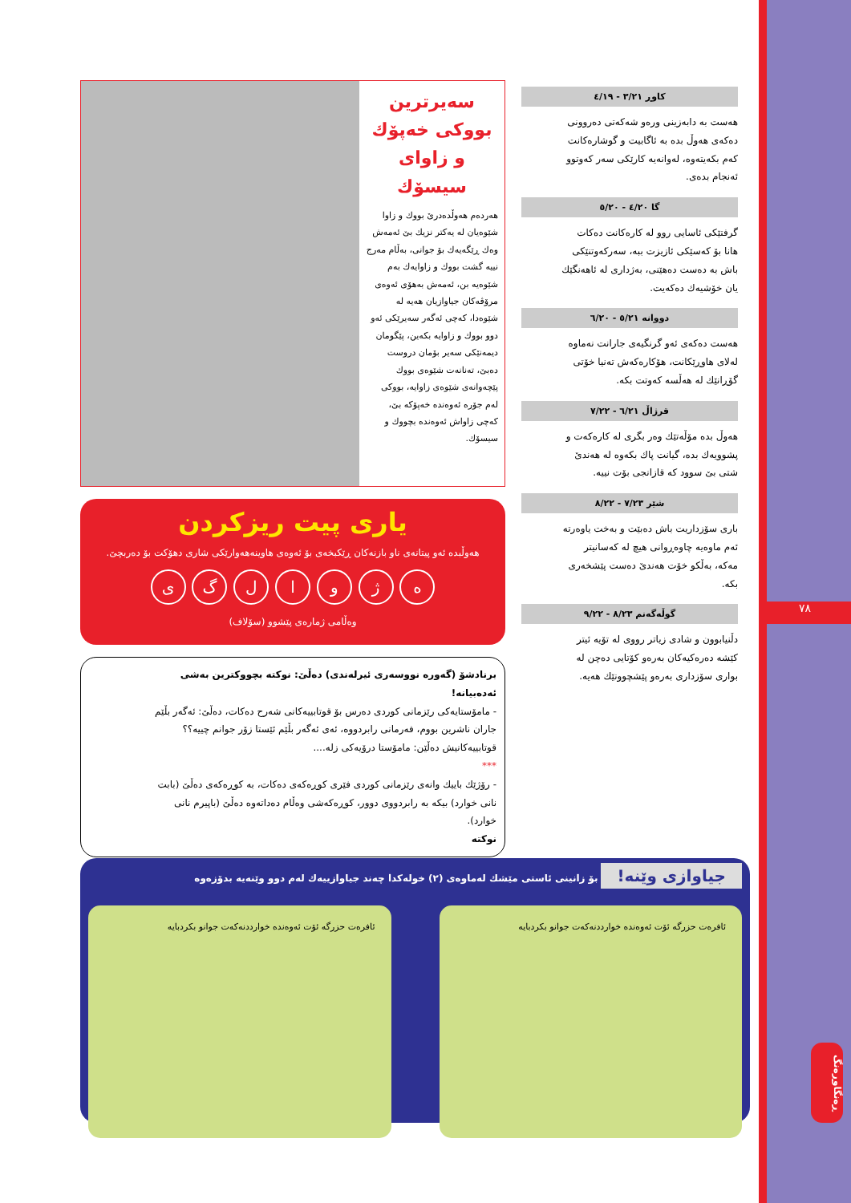٧٨
ڕەنگاوڕەنگ
كاوڕ ٣/٢١ - ٤/١٩
هەست بە دابەزینی ورەو شەكەتی دەروونی دەكەی هەوڵ بدە بە ئاگابیت و گوشارەكانت كەم بكەیتەوە، لەوانەیە كارێكی سەر كەوتوو ئەنجام بدەی.
گا ٤/٢٠ - ٥/٢٠
گرفتێكی ئاسایی روو لە كارەكانت دەكات هانا بۆ كەسێكی ئازیزت ببە، سەركەوتنێكی باش بە دەست دەهێنی، بەژداری لە ئاهەنگێك یان خۆشیەك دەكەیت.
دووانە ٥/٢١ - ٦/٢٠
هەست دەكەی ئەو گرنگیەی جارانت نەماوە لەلای هاوڕێكانت، هۆكارەكەش تەنیا خۆتی گۆڕانێك لە هەڵسە كەوتت بكە.
قرژاڵ ٦/٢١ - ٧/٢٢
هەوڵ بدە مۆڵەتێك وەر بگری لە كارەكەت و پشوویەك بدە، گیانت پاك بكەوە لە هەندێ شتی بێ سوود كە قازانجی بۆت نییە.
شێر ٧/٢٣ - ٨/٢٢
باری سۆزداریت باش دەبێت و بەخت یاوەرتە ئەم ماوەیە چاوەڕوانی هیچ لە كەسانیتر مەكە، بەڵكو خۆت هەندێ دەست پێشخەری بكە.
گوڵەگەنم ٨/٢٣ - ٩/٢٢
دڵنیابوون و شادی زیاتر رووی لە تۆیە ئیتر كێشە دەرەكیەكان بەرەو كۆتایی دەچن لە بواری سۆزداری بەرەو پێشچوونێك هەیە.
سەیرترین بووكی خەپۆك و زاوای سیسۆك
هەردەم هەوڵدەدرێ بووك و زاوا شێوەیان لە یەكتر نزیك بێ ئەمەش وەك ڕێگەیەك بۆ جوانی، بەڵام مەرج نییە گشت بووك و زاوایەك بەم شێوەیە بن، ئەمەش بەهۆی ئەوەی مرۆڤەكان جیاوازیان هەیە لە شێوەدا، كەچی ئەگەر سەیرێكی ئەو دوو بووك و زاوایە بكەین، پێگومان دیمەنێكی سەیر بۆمان دروست دەبێ، تەنانەت شێوەی بووك پێچەوانەی شێوەی زاوایە، بووكی لەم جۆرە ئەوەندە خەپۆكە بێ، كەچی زاواش ئەوەندە بچووك و سیسۆك.
یاری پیت ریزكردن
هەوڵبدە ئەو پیتانەی ناو بازنەكان ڕێكبخەی بۆ ئەوەی هاوینەهەوارێكی شاری دهۆكت بۆ دەربچێ.
ە ژ و ا ل گ ی
وەڵامی ژمارەی پێشوو (سۆلاف)
برنادشۆ (گەورە نووسەری ئیرلەندی) دەڵێ: نوكتە بچووكترین بەشی ئەدەبیانە!
- مامۆستایەكی رێزمانی كوردی دەرس بۆ قوتابییەكانی شەرح دەكات، دەڵێ: ئەگەر بڵێم جاران ناشرین بووم، فەرمانی رابردووە، ئەی ئەگەر بڵێم ئێستا زۆر جوانم چییە؟؟
قوتابییەكانیش دەڵێن: مامۆستا درۆیەكی زلە....
***
- رۆژێك باییك وانەی رێزمانی كوردی فێری كوڕەكەی دەكات، بە كوڕەكەی دەڵێ (بابت نانی خوارد) بیكە بە رابردووی دوور، كوڕەكەشی وەڵام دەداتەوە دەڵێ (باپیرم نانی خوارد).
نوكتە
جیاوازی وێنە! بۆ زانینی ئاستی مێشك لەماوەی (٢) خولەكدا چەند جیاوازییەك لەم دوو وێنەیە بدۆزەوە
ئافرەت حزرگە ئۆت ئەوەندە خوارددنەكەت جوانو بكردبایە
ئافرەت حزرگە ئۆت ئەوەندە خوارددنەكەت جوانو بكردبایە